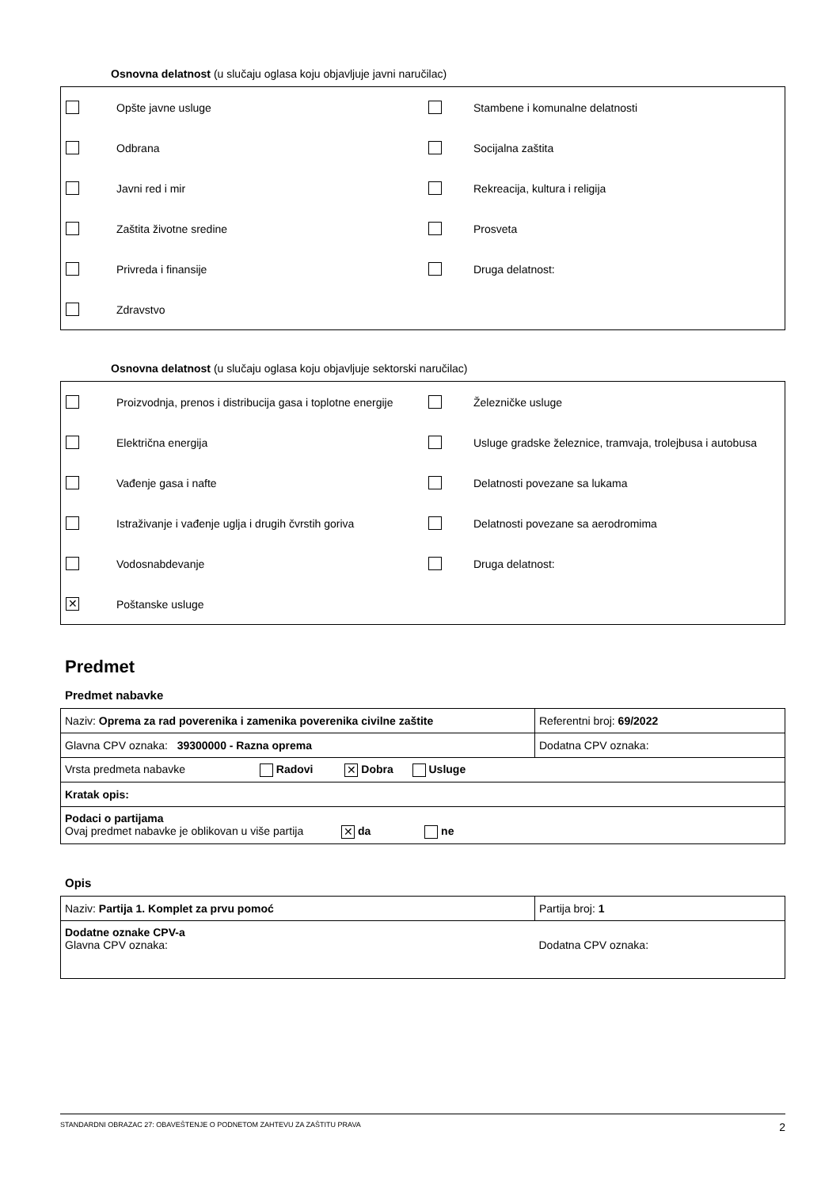Osnovna delatnost (u slučaju oglasa koju objavljuje javni naručilac)
| | Opšte javne usluge | | Stambene i komunalne delatnosti |
| | Odbrana | | Socijalna zaštita |
| | Javni red i mir | | Rekreacija, kultura i religija |
| | Zaštita životne sredine | | Prosveta |
| | Privreda i finansije | | Druga delatnost: |
| | Zdravstvo | | |
Osnovna delatnost (u slučaju oglasa koju objavljuje sektorski naručilac)
| | Proizvodnja, prenos i distribucija gasa i toplotne energije | | Železničke usluge |
| | Električna energija | | Usluge gradske železnice, tramvaja, trolejbusa i autobusa |
| | Vađenje gasa i nafte | | Delatnosti povezane sa lukama |
| | Istraživanje i vađenje uglja i drugih čvrstih goriva | | Delatnosti povezane sa aerodromima |
| | Vodosnabdevanje | | Druga delatnost: |
| ✕ | Poštanske usluge | | |
Predmet
Predmet nabavke
| Naziv: Oprema za rad poverenika i zamenika poverenika civilne zaštite | Referentni broj: 69/2022 |
| Glavna CPV oznaka: 39300000 - Razna oprema | Dodatna CPV oznaka: |
| Vrsta predmeta nabavke Radovi ✕ Dobra Usluge | |
| Kratak opis: | |
| Podaci o partijama Ovaj predmet nabavke je oblikovan u više partija ✕ da ne | |
Opis
| Naziv: Partija 1. Komplet za prvu pomoć | Partija broj: 1 |
| Dodatne oznake CPV-a Glavna CPV oznaka: | Dodatna CPV oznaka: |
STANDARDNI OBRAZAC 27: OBAVEŠTENJE O PODNETOM ZAHTEVU ZA ZAŠTITU PRAVA 2